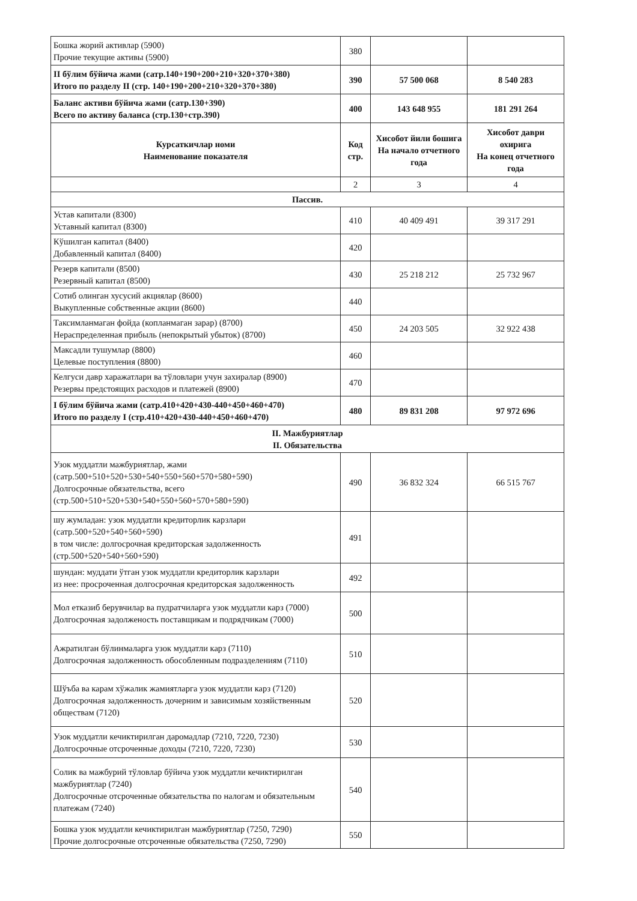| Бошка жорий активлар (5900) Прочие текущие активы (5900) | 380 | | |
| II бўлим бўйича жами (сатр.140+190+200+210+320+370+380) Итого по разделу II (стр. 140+190+200+210+320+370+380) | 390 | 57 500 068 | 8 540 283 |
| Баланс активи бўйича жами (сатр.130+390) Всего по активу баланса (стр.130+стр.390) | 400 | 143 648 955 | 181 291 264 |
| Курсаткичлар номи Наименование показателя | Код стр. | Хисобот йили бошига На начало отчетного года | Хисобот даври охирига На конец отчетного года |
| | 2 | 3 | 4 |
| Пассив. | | | |
| Устав капитали (8300) Уставный капитал (8300) | 410 | 40 409 491 | 39 317 291 |
| Кўшилган капитал (8400) Добавленный капитал (8400) | 420 | | |
| Резерв капитали (8500) Резервный капитал (8500) | 430 | 25 218 212 | 25 732 967 |
| Сотиб олинган хусусий акциялар (8600) Выкупленные собственные акции (8600) | 440 | | |
| Таксимланмаган фойда (копланмаган зарар) (8700) Нераспределенная прибыль (непокрытый убыток) (8700) | 450 | 24 203 505 | 32 922 438 |
| Максадли тушумлар (8800) Целевые поступления (8800) | 460 | | |
| Келгуси давр харажатлари ва тўловлари учун захиралар (8900) Резервы предстоящих расходов и платежей (8900) | 470 | | |
| I бўлим бўйича жами (сатр.410+420+430-440+450+460+470) Итого по разделу I (стр.410+420+430-440+450+460+470) | 480 | 89 831 208 | 97 972 696 |
| II. Мажбуриятлар II. Обязательства | | | |
| Узок муддатли мажбуриятлар, жами (сатр.500+510+520+530+540+550+560+570+580+590) Долгосрочные обязательства, всего (стр.500+510+520+530+540+550+560+570+580+590) | 490 | 36 832 324 | 66 515 767 |
| шу жумладан: узок муддатли кредиторлик карзлари (сатр.500+520+540+560+590) в том числе: долгосрочная кредиторская задолженность (стр.500+520+540+560+590) | 491 | | |
| шундан: муддати ўтган узок муддатли кредиторлик карзлари из нее: просроченная долгосрочная кредиторская задолженность | 492 | | |
| Мол етказиб берувчилар ва пудратчиларга узок муддатли карз (7000) Долгосрочная задолженость поставщикам и подрядчикам (7000) | 500 | | |
| Ажратилган бўлинмаларга узок муддатли карз (7110) Долгосрочная задолженность обособленным подразделениям (7110) | 510 | | |
| Шўъба ва карам хўжалик жамиятларга узок муддатли карз (7120) Долгосрочная задолженность дочерним и зависимым хозяйственным обществам (7120) | 520 | | |
| Узок муддатли кечиктирилган даромадлар (7210, 7220, 7230) Долгосрочные отсроченные доходы (7210, 7220, 7230) | 530 | | |
| Солик ва мажбурий тўловлар бўйича узок муддатли кечиктирилган мажбуриятлар (7240) Долгосрочные отсроченные обязательства по налогам и обязательным платежам (7240) | 540 | | |
| Бошка узок муддатли кечиктирилган мажбуриятлар (7250, 7290) Прочие долгосрочные отсроченные обязательства (7250, 7290) | 550 | | |